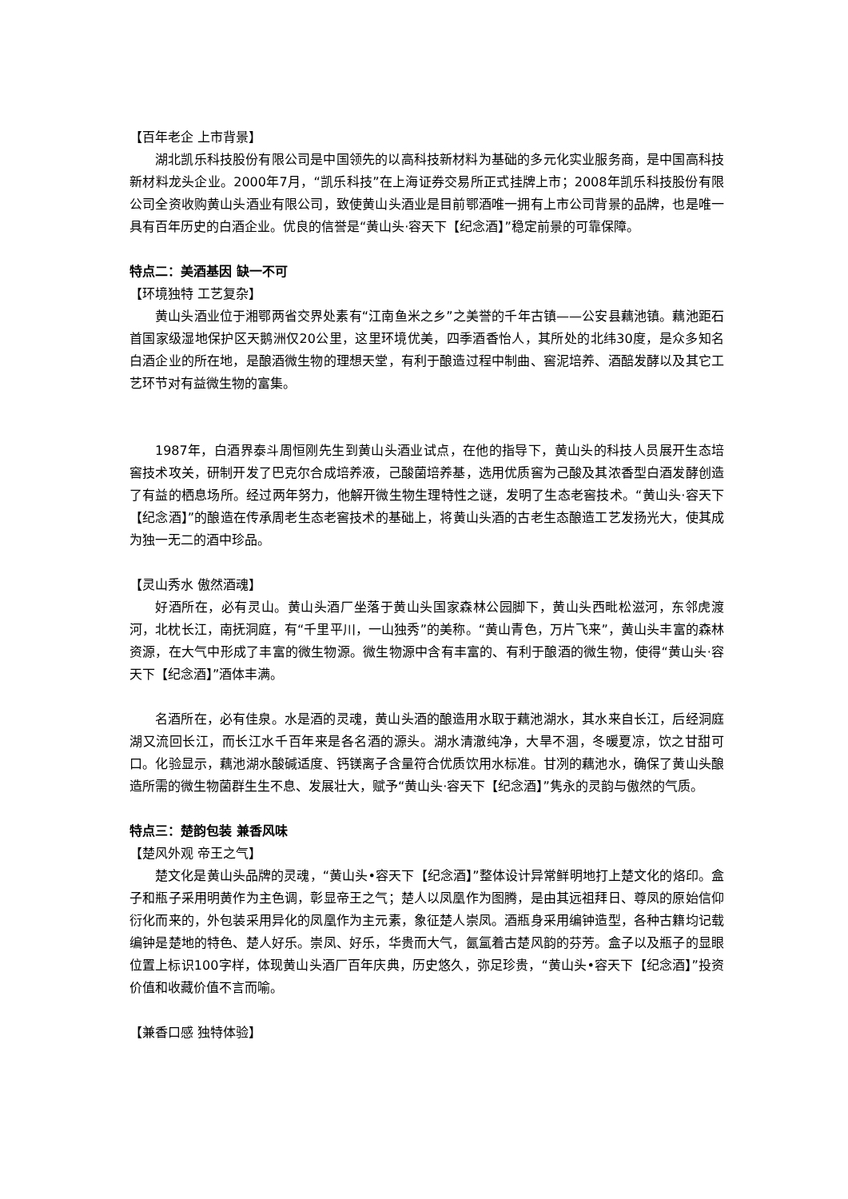【百年老企 上市背景】
湖北凯乐科技股份有限公司是中国领先的以高科技新材料为基础的多元化实业服务商，是中国高科技新材料龙头企业。2000年7月，“凯乐科技”在上海证券交易所正式挂牌上市；2008年凯乐科技股份有限公司全资收购黄山头酒业有限公司，致使黄山头酒业是目前鄂酒唯一拥有上市公司背景的品牌，也是唯一具有百年历史的白酒企业。优良的信誉是“黄山头·容天下【纪念酒】”稳定前景的可靠保障。
特点二：美酒基因 缺一不可
【环境独特 工艺复杂】
黄山头酒业位于湘鄂两省交界处素有“江南鱼米之乡”之美誉的千年古镇——公安县藕池镇。藕池距石首国家级湿地保护区天鹅洲仅20公里，这里环境优美，四季酒香怡人，其所处的北纬30度，是众多知名白酒企业的所在地，是酿酒微生物的理想天堂，有利于酿造过程中制曲、窖泥培养、酒醅发酵以及其它工艺环节对有益微生物的富集。
1987年，白酒界泰斗周恒刚先生到黄山头酒业试点，在他的指导下，黄山头的科技人员展开生态培窖技术攻关，研制开发了巴克尔合成培养液，己酸菌培养基，选用优质窖为己酸及其浓香型白酒发酵创造了有益的栖息场所。经过两年努力，他解开微生物生理特性之谜，发明了生态老窖技术。“黄山头·容天下【纪念酒】”的酿造在传承周老生态老窖技术的基础上，将黄山头酒的古老生态酿造工艺发扬光大，使其成为独一无二的酒中珍品。
【灵山秀水 傲然酒魂】
好酒所在，必有灵山。黄山头酒厂坐落于黄山头国家森林公园脚下，黄山头西毗松滋河，东邻虎渡河，北枕长江，南抚洞庭，有“千里平川，一山独秀”的美称。“黄山青色，万片飞来”，黄山头丰富的森林资源，在大气中形成了丰富的微生物源。微生物源中含有丰富的、有利于酿酒的微生物，使得“黄山头·容天下【纪念酒】”酒体丰满。
名酒所在，必有佳泉。水是酒的灵魂，黄山头酒的酿造用水取于藕池湖水，其水来自长江，后经洞庭湖又流回长江，而长江水千百年来是各名酒的源头。湖水清澈纯净，大旱不涸，冬暖夏凉，饮之甘甜可口。化验显示，藕池湖水酸碱适度、钙镁离子含量符合优质饮用水标准。甘冽的藕池水，确保了黄山头酿造所需的微生物菌群生生不息、发展壮大，赋予“黄山头·容天下【纪念酒】”隽永的灵韵与傲然的气质。
特点三：楚韵包装 兼香风味
【楚风外观 帝王之气】
楚文化是黄山头品牌的灵魂，“黄山头•容天下【纪念酒】”整体设计异常鲜明地打上楚文化的烙印。盒子和瓶子采用明黄作为主色调，彰显帝王之气；楚人以凤凰作为图腾，是由其远祖拜日、尊凤的原始信仰衍化而来的，外包装采用异化的凤凰作为主元素，象征楚人崇凤。酒瓶身采用编钟造型，各种古籍均记载编钟是楚地的特色、楚人好乐。崇凤、好乐，华贵而大气，氤氲着古楚风韵的芬芳。盒子以及瓶子的显眼位置上标识100字样，体现黄山头酒厂百年庆典，历史悠久，弥足珍贵，“黄山头•容天下【纪念酒】”投资价值和收藏价值不言而喻。
【兼香口感 独特体验】